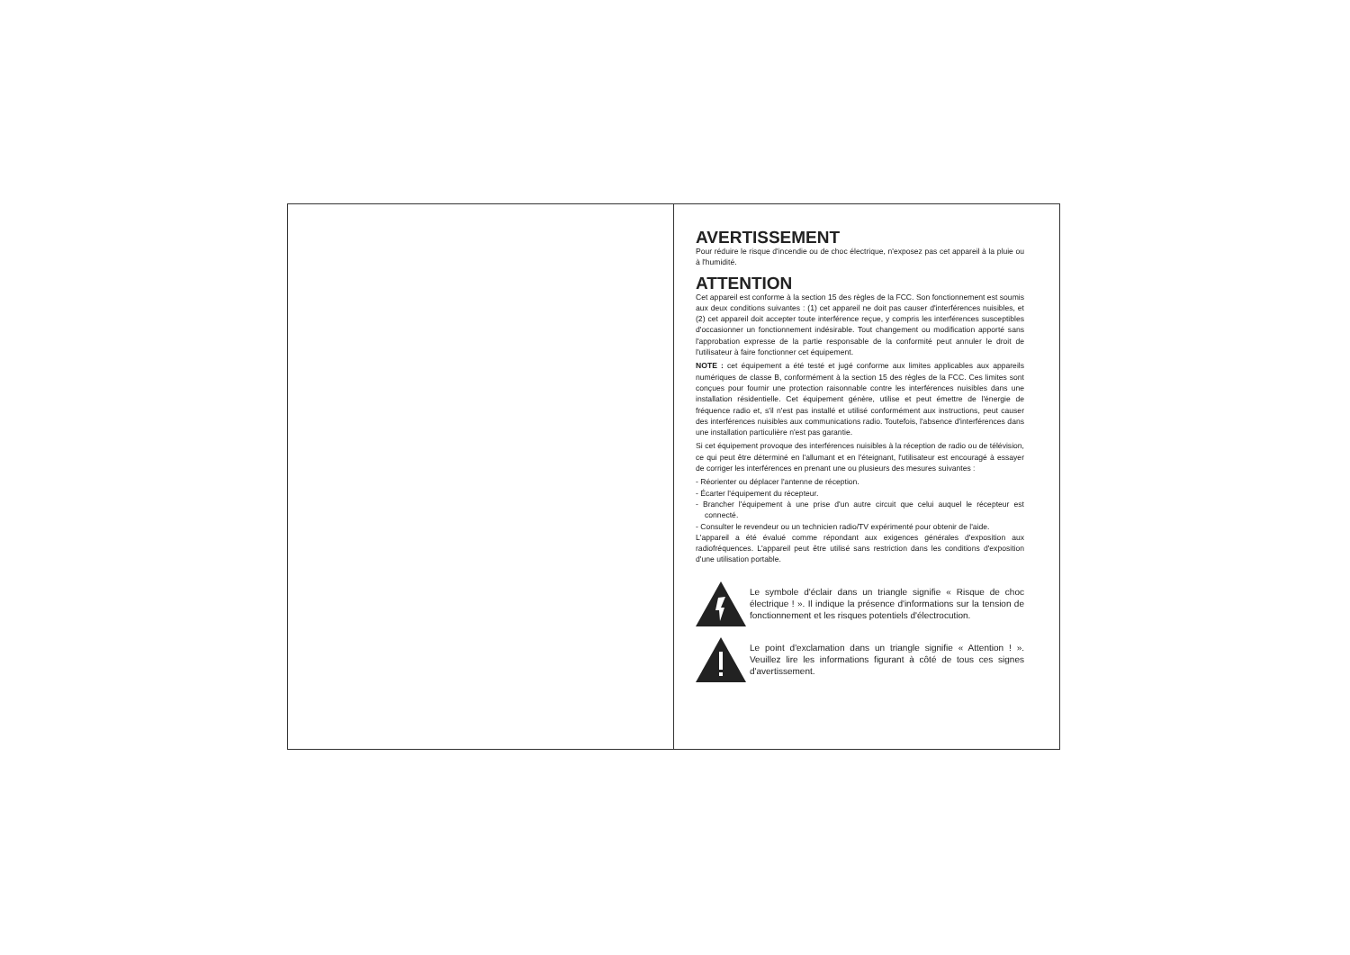AVERTISSEMENT
Pour réduire le risque d'incendie ou de choc électrique, n'exposez pas cet appareil à la pluie ou à l'humidité.
ATTENTION
Cet appareil est conforme à la section 15 des règles de la FCC. Son fonctionnement est soumis aux deux conditions suivantes : (1) cet appareil ne doit pas causer d'interférences nuisibles, et (2) cet appareil doit accepter toute interférence reçue, y compris les interférences susceptibles d'occasionner un fonctionnement indésirable. Tout changement ou modification apporté sans l'approbation expresse de la partie responsable de la conformité peut annuler le droit de l'utilisateur à faire fonctionner cet équipement.
NOTE : cet équipement a été testé et jugé conforme aux limites applicables aux appareils numériques de classe B, conformément à la section 15 des règles de la FCC. Ces limites sont conçues pour fournir une protection raisonnable contre les interférences nuisibles dans une installation résidentielle. Cet équipement génère, utilise et peut émettre de l'énergie de fréquence radio et, s'il n'est pas installé et utilisé conformément aux instructions, peut causer des interférences nuisibles aux communications radio. Toutefois, l'absence d'interférences dans une installation particulière n'est pas garantie.
Si cet équipement provoque des interférences nuisibles à la réception de radio ou de télévision, ce qui peut être déterminé en l'allumant et en l'éteignant, l'utilisateur est encouragé à essayer de corriger les interférences en prenant une ou plusieurs des mesures suivantes :
- Réorienter ou déplacer l'antenne de réception.
- Écarter l'équipement du récepteur.
- Brancher l'équipement à une prise d'un autre circuit que celui auquel le récepteur est connecté.
- Consulter le revendeur ou un technicien radio/TV expérimenté pour obtenir de l'aide.
L'appareil a été évalué comme répondant aux exigences générales d'exposition aux radiofréquences. L'appareil peut être utilisé sans restriction dans les conditions d'exposition d'une utilisation portable.
Le symbole d'éclair dans un triangle signifie « Risque de choc électrique ! ». Il indique la présence d'informations sur la tension de fonctionnement et les risques potentiels d'électrocution.
Le point d'exclamation dans un triangle signifie « Attention ! ». Veuillez lire les informations figurant à côté de tous ces signes d'avertissement.